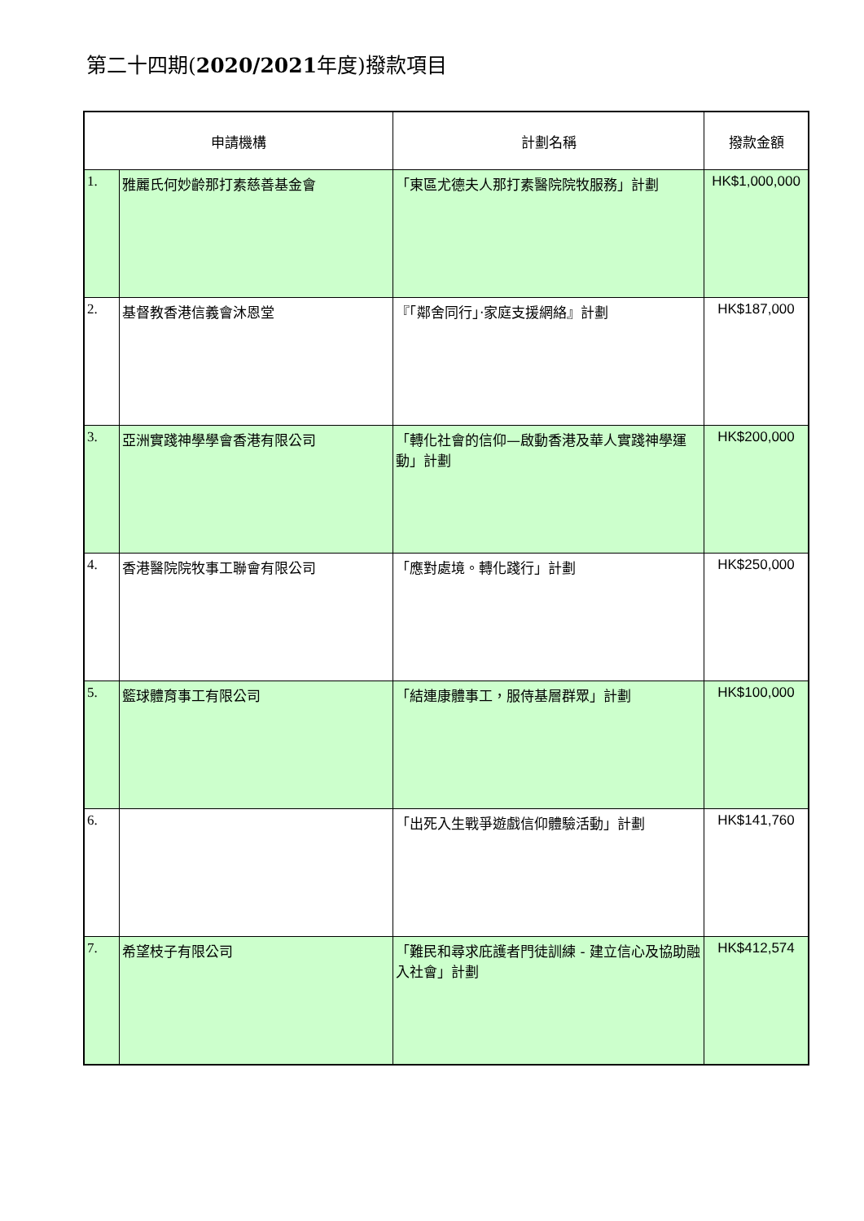第二十四期(2020/2021年度)撥款項目
| 申請機構 | | 計劃名稱 | 撥款金額 |
| --- | --- | --- | --- |
| 1. | 雅麗氏何妙齡那打素慈善基金會 | 「東區尤德夫人那打素醫院院牧服務」計劃 | HK$1,000,000 |
| 2. | 基督教香港信義會沐恩堂 | 『「鄰舍同行」‧家庭支援網絡』計劃 | HK$187,000 |
| 3. | 亞洲實踐神學學會香港有限公司 | 「轉化社會的信仰—啟動香港及華人實踐神學運動」計劃 | HK$200,000 |
| 4. | 香港醫院院牧事工聯會有限公司 | 「應對處境。轉化踐行」計劃 | HK$250,000 |
| 5. | 籃球體育事工有限公司 | 「結連康體事工，服侍基層群眾」計劃 | HK$100,000 |
| 6. | | 「出死入生戰爭遊戲信仰體驗活動」計劃 | HK$141,760 |
| 7. | 希望枝子有限公司 | 「難民和尋求庇護者門徒訓練 - 建立信心及協助融入社會」計劃 | HK$412,574 |